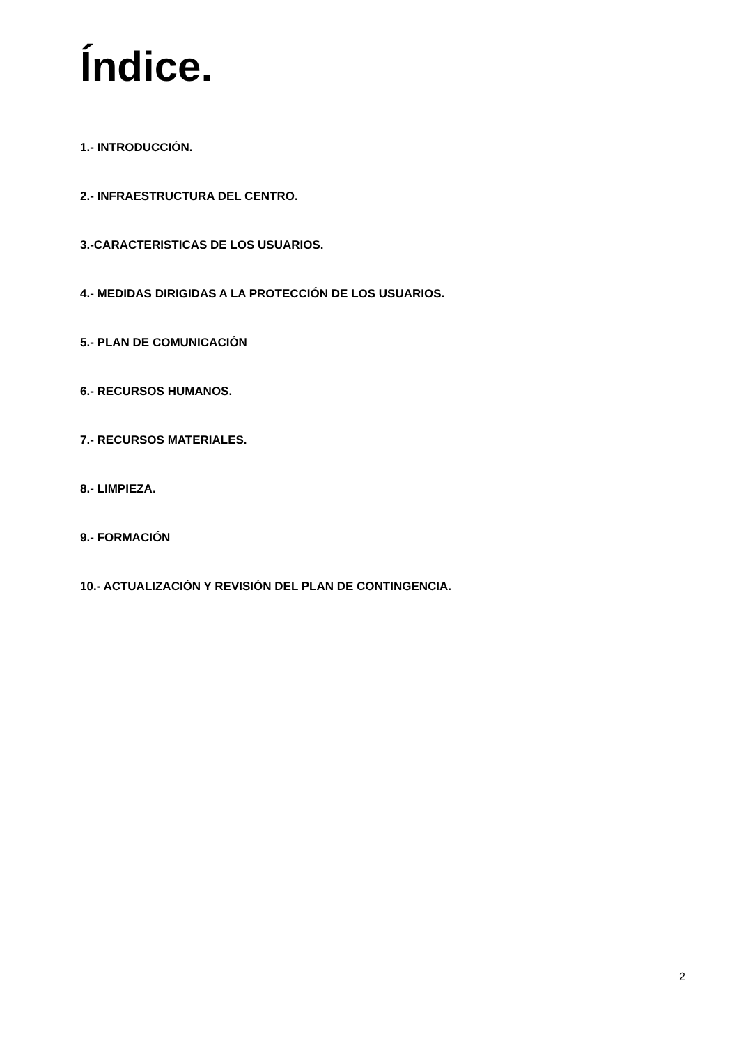Índice.
1.- INTRODUCCIÓN.
2.- INFRAESTRUCTURA DEL CENTRO.
3.-CARACTERISTICAS DE LOS USUARIOS.
4.- MEDIDAS DIRIGIDAS A LA PROTECCIÓN DE LOS USUARIOS.
5.- PLAN DE COMUNICACIÓN
6.- RECURSOS HUMANOS.
7.- RECURSOS MATERIALES.
8.- LIMPIEZA.
9.- FORMACIÓN
10.- ACTUALIZACIÓN Y REVISIÓN DEL PLAN DE CONTINGENCIA.
2